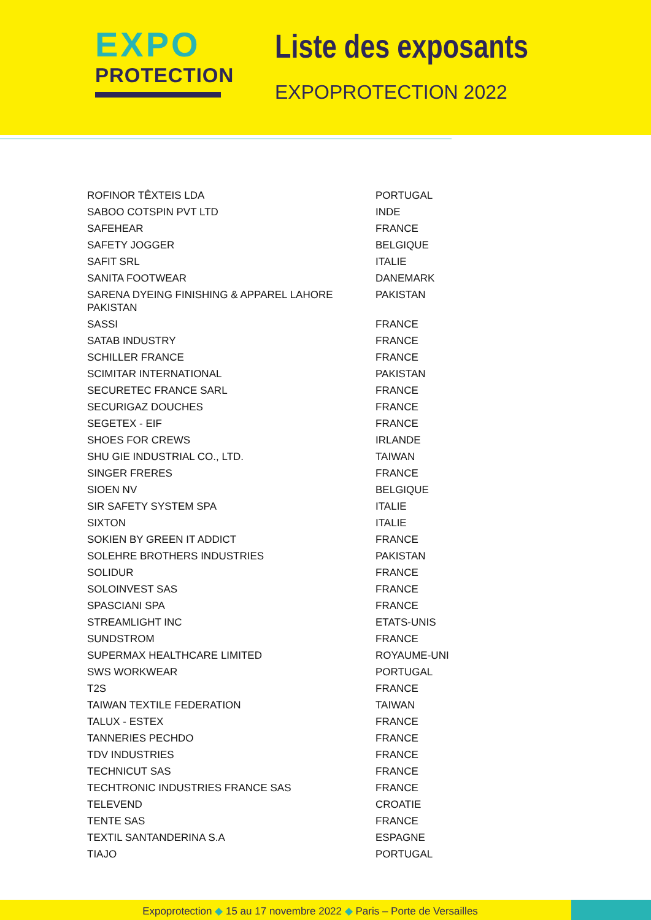EXPO
PROTECTION
Liste des exposants
EXPOPROTECTION 2022
| ROFINOR TÊXTEIS LDA | PORTUGAL |
| SABOO COTSPIN PVT LTD | INDE |
| SAFEHEAR | FRANCE |
| SAFETY JOGGER | BELGIQUE |
| SAFIT SRL | ITALIE |
| SANITA FOOTWEAR | DANEMARK |
| SARENA DYEING FINISHING & APPAREL LAHORE PAKISTAN | PAKISTAN |
| SASSI | FRANCE |
| SATAB INDUSTRY | FRANCE |
| SCHILLER FRANCE | FRANCE |
| SCIMITAR INTERNATIONAL | PAKISTAN |
| SECURETEC FRANCE SARL | FRANCE |
| SECURIGAZ DOUCHES | FRANCE |
| SEGETEX - EIF | FRANCE |
| SHOES FOR CREWS | IRLANDE |
| SHU GIE INDUSTRIAL CO., LTD. | TAIWAN |
| SINGER FRERES | FRANCE |
| SIOEN NV | BELGIQUE |
| SIR SAFETY SYSTEM SPA | ITALIE |
| SIXTON | ITALIE |
| SOKIEN BY GREEN IT ADDICT | FRANCE |
| SOLEHRE BROTHERS INDUSTRIES | PAKISTAN |
| SOLIDUR | FRANCE |
| SOLOINVEST SAS | FRANCE |
| SPASCIANI SPA | FRANCE |
| STREAMLIGHT INC | ETATS-UNIS |
| SUNDSTROM | FRANCE |
| SUPERMAX HEALTHCARE LIMITED | ROYAUME-UNI |
| SWS WORKWEAR | PORTUGAL |
| T2S | FRANCE |
| TAIWAN TEXTILE FEDERATION | TAIWAN |
| TALUX - ESTEX | FRANCE |
| TANNERIES PECHDO | FRANCE |
| TDV INDUSTRIES | FRANCE |
| TECHNICUT SAS | FRANCE |
| TECHTRONIC INDUSTRIES FRANCE SAS | FRANCE |
| TELEVEND | CROATIE |
| TENTE SAS | FRANCE |
| TEXTIL SANTANDERINA S.A | ESPAGNE |
| TIAJO | PORTUGAL |
Expoprotection ◆ 15 au 17 novembre 2022 ◆ Paris – Porte de Versailles